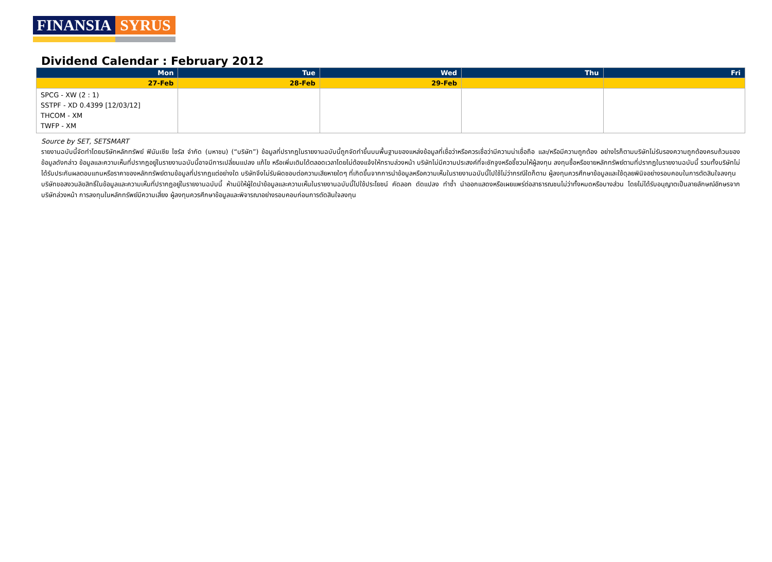FINANSIA SYRUS
Dividend Calendar : February 2012
| Mon | Tue | Wed | Thu | Fri |
| --- | --- | --- | --- | --- |
| 27-Feb | 28-Feb | 29-Feb | | |
| SPCG - XW (2 : 1) SSTPF - XD 0.4399 [12/03/12] THCOM - XM TWFP - XM | | | | |
Source by SET, SETSMART
รายงานฉบับนี้จัดทำโดยบริษัทหลักทรัพย์ ฟินันเซีย ไซรัส จำกัด (มหาชน) (“บริษัท”) ข้อมูลที่ปรากฏในรายงานฉบับนี้ถูกจัดทำขึ้นบนพื้นฐานของแหล่งข้อมูลที่เชื่อว่าหรือควรเชื่อว่ามีความน่าเชื่อถือ และ/หรือมีความถูกต้อง อย่างไรก็ตามบริษัทไม่รับรองความถูกต้องครบถ้วนของข้อมูลดังกล่าว ข้อมูลและความเห็นที่ปรากฏอยู่ในรายงานฉบับนี้อาจมีการเปลี่ยนแปลง แก้ไข หรือเพิ่มเติมได้ตลอดเวลาโดยไม่ต้องแจ้งให้ทราบล่วงหน้า บริษัทไม่มีความประสงค์ที่จะชักจูงหรือชี้ชวนให้ผู้ลงทุน ลงทุนซื้อหรือขายหลักทรัพย์ตามที่ปรากฏในรายงานฉบับนี้ รวมทั้งบริษัทไม่ได้รับประกันผลตอบแทนหรือราคาของหลักทรัพย์ตามข้อมูลที่ปรากฏแต่อย่างใด บริษัทจึงไม่รับผิดชอบต่อความเสียหายใดๆ ที่เกิดขึ้นจากการนำข้อมูลหรือความเห็นในรายงานฉบับนี้ไปใช้ไม่ว่ากรณีใดก็ตาม ผู้ลงทุนควรศึกษาข้อมูลและใช้ดุลยพินิจอย่างรอบคอบในการตัดสินใจลงทุน
บริษัทขอสงวนลิขสิทธิ์ในข้อมูลและความเห็นที่ปรากฏอยู่ในรายงานฉบับนี้ ห้ามมิให้ผู้ใดนำข้อมูลและความเห็นในรายงานฉบับนี้ไปใช้ประโยชน์ คัดลอก ดัดแปลง ทำซ้ำ นำออกแสดงหรือเผยแพร่ต่อสาธารณชนไม่ว่าทั้งหมดหรือบางส่วน โดยไม่ได้รับอนุญาตเป็นลายลักษณ์อักษรจากบริษัทล่วงหน้า การลงทุนในหลักทรัพย์มีความเสี่ยง ผู้ลงทุนควรศึกษาข้อมูลและพิจารณาอย่างรอบคอบก่อนการตัดสินใจลงทุน